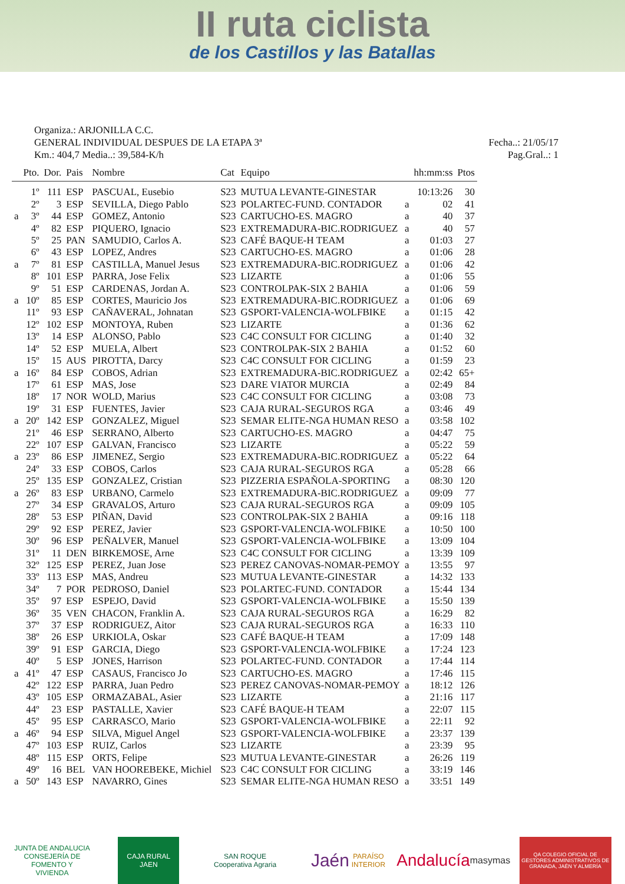II ruta ciclista
de los Castillos y las Batallas
Organiza.: ARJONILLA C.C.
GENERAL INDIVIDUAL DESPUES DE LA ETAPA 3ª Fecha..: 21/05/17
Km.: 404,7 Media..: 39,584-K/h Pag.Gral..: 1
| | Pto. | Dor. | Pais | Nombre | Cat | Equipo | | hh:mm:ss | Ptos |
| --- | --- | --- | --- | --- | --- | --- | --- | --- | --- |
| | 1º | 111 | ESP | PASCUAL, Eusebio | S23 | MUTUA LEVANTE-GINESTAR | | 10:13:26 | 30 |
| | 2º | 3 | ESP | SEVILLA, Diego Pablo | S23 | POLARTEC-FUND. CONTADOR | a | 02 | 41 |
| a | 3º | 44 | ESP | GOMEZ, Antonio | S23 | CARTUCHO-ES. MAGRO | a | 40 | 37 |
| | 4º | 82 | ESP | PIQUERO, Ignacio | S23 | EXTREMADURA-BIC.RODRIGUEZ | a | 40 | 57 |
| | 5º | 25 | PAN | SAMUDIO, Carlos A. | S23 | CAFÉ BAQUE-H TEAM | a | 01:03 | 27 |
| | 6º | 43 | ESP | LOPEZ, Andres | S23 | CARTUCHO-ES. MAGRO | a | 01:06 | 28 |
| a | 7º | 81 | ESP | CASTILLA, Manuel Jesus | S23 | EXTREMADURA-BIC.RODRIGUEZ | a | 01:06 | 42 |
| | 8º | 101 | ESP | PARRA, Jose Felix | S23 | LIZARTE | a | 01:06 | 55 |
| | 9º | 51 | ESP | CARDENAS, Jordan A. | S23 | CONTROLPAK-SIX 2 BAHIA | a | 01:06 | 59 |
| a | 10º | 85 | ESP | CORTES, Mauricio Jos | S23 | EXTREMADURA-BIC.RODRIGUEZ | a | 01:06 | 69 |
| | 11º | 93 | ESP | CAÑAVERAL, Johnatan | S23 | GSPORT-VALENCIA-WOLFBIKE | a | 01:15 | 42 |
| | 12º | 102 | ESP | MONTOYA, Ruben | S23 | LIZARTE | a | 01:36 | 62 |
| | 13º | 14 | ESP | ALONSO, Pablo | S23 | C4C CONSULT FOR CICLING | a | 01:40 | 32 |
| | 14º | 52 | ESP | MUELA, Albert | S23 | CONTROLPAK-SIX 2 BAHIA | a | 01:52 | 60 |
| | 15º | 15 | AUS | PIROTTA, Darcy | S23 | C4C CONSULT FOR CICLING | a | 01:59 | 23 |
| a | 16º | 84 | ESP | COBOS, Adrian | S23 | EXTREMADURA-BIC.RODRIGUEZ | a | 02:42 | 65+ |
| | 17º | 61 | ESP | MAS, Jose | S23 | DARE VIATOR MURCIA | a | 02:49 | 84 |
| | 18º | 17 | NOR | WOLD, Marius | S23 | C4C CONSULT FOR CICLING | a | 03:08 | 73 |
| | 19º | 31 | ESP | FUENTES, Javier | S23 | CAJA RURAL-SEGUROS RGA | a | 03:46 | 49 |
| a | 20º | 142 | ESP | GONZALEZ, Miguel | S23 | SEMAR ELITE-NGA HUMAN RESO | a | 03:58 | 102 |
| | 21º | 46 | ESP | SERRANO, Alberto | S23 | CARTUCHO-ES. MAGRO | a | 04:47 | 75 |
| | 22º | 107 | ESP | GALVAN, Francisco | S23 | LIZARTE | a | 05:22 | 59 |
| a | 23º | 86 | ESP | JIMENEZ, Sergio | S23 | EXTREMADURA-BIC.RODRIGUEZ | a | 05:22 | 64 |
| | 24º | 33 | ESP | COBOS, Carlos | S23 | CAJA RURAL-SEGUROS RGA | a | 05:28 | 66 |
| | 25º | 135 | ESP | GONZALEZ, Cristian | S23 | PIZZERIA ESPAÑOLA-SPORTING | a | 08:30 | 120 |
| a | 26º | 83 | ESP | URBANO, Carmelo | S23 | EXTREMADURA-BIC.RODRIGUEZ | a | 09:09 | 77 |
| | 27º | 34 | ESP | GRAVALOS, Arturo | S23 | CAJA RURAL-SEGUROS RGA | a | 09:09 | 105 |
| | 28º | 53 | ESP | PIÑAN, David | S23 | CONTROLPAK-SIX 2 BAHIA | a | 09:16 | 118 |
| | 29º | 92 | ESP | PEREZ, Javier | S23 | GSPORT-VALENCIA-WOLFBIKE | a | 10:50 | 100 |
| | 30º | 96 | ESP | PEÑALVER, Manuel | S23 | GSPORT-VALENCIA-WOLFBIKE | a | 13:09 | 104 |
| | 31º | 11 | DEN | BIRKEMOSE, Arne | S23 | C4C CONSULT FOR CICLING | a | 13:39 | 109 |
| | 32º | 125 | ESP | PEREZ, Juan Jose | S23 | PEREZ CANOVAS-NOMAR-PEMOY | a | 13:55 | 97 |
| | 33º | 113 | ESP | MAS, Andreu | S23 | MUTUA LEVANTE-GINESTAR | a | 14:32 | 133 |
| | 34º | 7 | POR | PEDROSO, Daniel | S23 | POLARTEC-FUND. CONTADOR | a | 15:44 | 134 |
| | 35º | 97 | ESP | ESPEJO, David | S23 | GSPORT-VALENCIA-WOLFBIKE | a | 15:50 | 139 |
| | 36º | 35 | VEN | CHACON, Franklin A. | S23 | CAJA RURAL-SEGUROS RGA | a | 16:29 | 82 |
| | 37º | 37 | ESP | RODRIGUEZ, Aitor | S23 | CAJA RURAL-SEGUROS RGA | a | 16:33 | 110 |
| | 38º | 26 | ESP | URKIOLA, Oskar | S23 | CAFÉ BAQUE-H TEAM | a | 17:09 | 148 |
| | 39º | 91 | ESP | GARCIA, Diego | S23 | GSPORT-VALENCIA-WOLFBIKE | a | 17:24 | 123 |
| | 40º | 5 | ESP | JONES, Harrison | S23 | POLARTEC-FUND. CONTADOR | a | 17:44 | 114 |
| a | 41º | 47 | ESP | CASAUS, Francisco Jo | S23 | CARTUCHO-ES. MAGRO | a | 17:46 | 115 |
| | 42º | 122 | ESP | PARRA, Juan Pedro | S23 | PEREZ CANOVAS-NOMAR-PEMOY | a | 18:12 | 126 |
| | 43º | 105 | ESP | ORMAZABAL, Asier | S23 | LIZARTE | a | 21:16 | 117 |
| | 44º | 23 | ESP | PASTALLE, Xavier | S23 | CAFÉ BAQUE-H TEAM | a | 22:07 | 115 |
| | 45º | 95 | ESP | CARRASCO, Mario | S23 | GSPORT-VALENCIA-WOLFBIKE | a | 22:11 | 92 |
| a | 46º | 94 | ESP | SILVA, Miguel Angel | S23 | GSPORT-VALENCIA-WOLFBIKE | a | 23:37 | 139 |
| | 47º | 103 | ESP | RUIZ, Carlos | S23 | LIZARTE | a | 23:39 | 95 |
| | 48º | 115 | ESP | ORTS, Felipe | S23 | MUTUA LEVANTE-GINESTAR | a | 26:26 | 119 |
| | 49º | 16 | BEL | VAN HOOREBEKE, Michiel | S23 | C4C CONSULT FOR CICLING | a | 33:19 | 146 |
| a | 50º | 143 | ESP | NAVARRO, Gines | S23 | SEMAR ELITE-NGA HUMAN RESO | a | 33:51 | 149 |
JUNTA DE ANDALUCIA
CONSEJERÍA DE FOMENTO Y VIVIENDA
CAJA RURAL
JAEN
SAN ROQUE
Cooperativa Agraria
Jaén
PARAÍSO INTERIOR
Andalucía
masymas
QA COLEGIO OFICIAL DE GESTORES ADMINISTRATIVOS DE GRANADA, JAÉN Y ALMERÍA